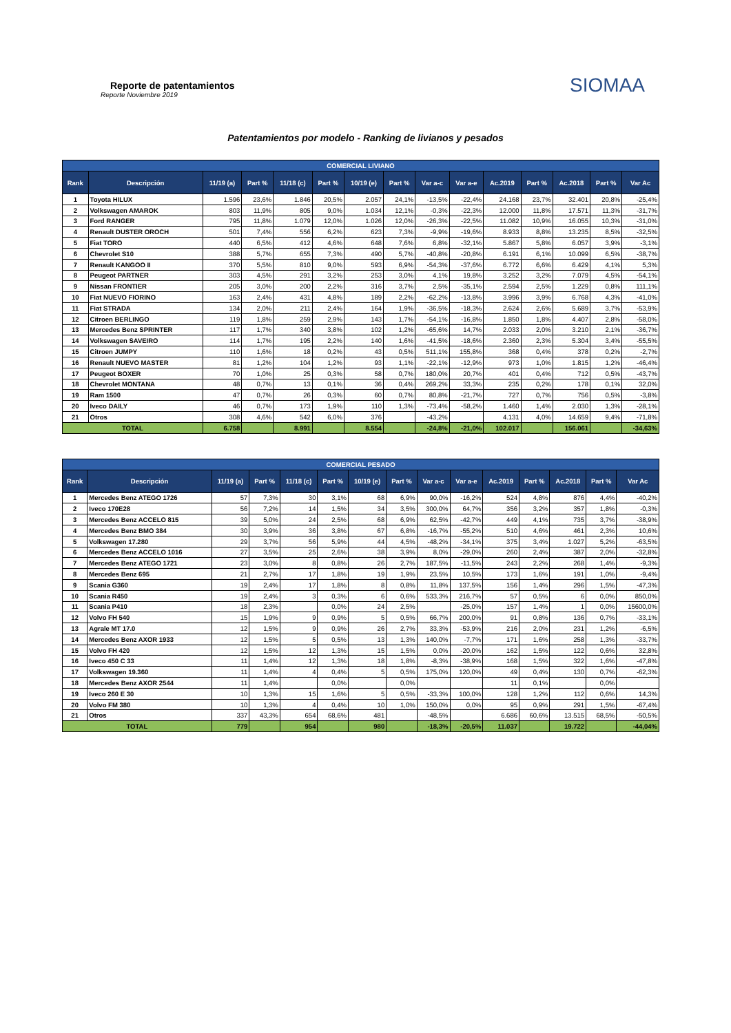Reporte de patentamientos
Reporte Noviembre 2019
SIOMAA
Patentamientos por modelo - Ranking de livianos y pesados
| COMERCIAL LIVIANO | | | | | | | | | | | | | | |
| --- | --- | --- | --- | --- | --- | --- | --- | --- | --- | --- | --- | --- | --- | --- |
| Rank | Descripción | 11/19 (a) | Part % | 11/18 (c) | Part % | 10/19 (e) | Part % | Var a-c | Var a-e | Ac.2019 | Part % | Ac.2018 | Part % | Var Ac |
| 1 | Toyota HILUX | 1.596 | 23,6% | 1.846 | 20,5% | 2.057 | 24,1% | -13,5% | -22,4% | 24.168 | 23,7% | 32.401 | 20,8% | -25,4% |
| 2 | Volkswagen AMAROK | 803 | 11,9% | 805 | 9,0% | 1.034 | 12,1% | -0,3% | -22,3% | 12.000 | 11,8% | 17.571 | 11,3% | -31,7% |
| 3 | Ford RANGER | 795 | 11,8% | 1.079 | 12,0% | 1.026 | 12,0% | -26,3% | -22,5% | 11.082 | 10,9% | 16.055 | 10,3% | -31,0% |
| 4 | Renault DUSTER OROCH | 501 | 7,4% | 556 | 6,2% | 623 | 7,3% | -9,9% | -19,6% | 8.933 | 8,8% | 13.235 | 8,5% | -32,5% |
| 5 | Fiat TORO | 440 | 6,5% | 412 | 4,6% | 648 | 7,6% | 6,8% | -32,1% | 5.867 | 5,8% | 6.057 | 3,9% | -3,1% |
| 6 | Chevrolet S10 | 388 | 5,7% | 655 | 7,3% | 490 | 5,7% | -40,8% | -20,8% | 6.191 | 6,1% | 10.099 | 6,5% | -38,7% |
| 7 | Renault KANGOO II | 370 | 5,5% | 810 | 9,0% | 593 | 6,9% | -54,3% | -37,6% | 6.772 | 6,6% | 6.429 | 4,1% | 5,3% |
| 8 | Peugeot PARTNER | 303 | 4,5% | 291 | 3,2% | 253 | 3,0% | 4,1% | 19,8% | 3.252 | 3,2% | 7.079 | 4,5% | -54,1% |
| 9 | Nissan FRONTIER | 205 | 3,0% | 200 | 2,2% | 316 | 3,7% | 2,5% | -35,1% | 2.594 | 2,5% | 1.229 | 0,8% | 111,1% |
| 10 | Fiat NUEVO FIORINO | 163 | 2,4% | 431 | 4,8% | 189 | 2,2% | -62,2% | -13,8% | 3.996 | 3,9% | 6.768 | 4,3% | -41,0% |
| 11 | Fiat STRADA | 134 | 2,0% | 211 | 2,4% | 164 | 1,9% | -36,5% | -18,3% | 2.624 | 2,6% | 5.689 | 3,7% | -53,9% |
| 12 | Citroen BERLINGO | 119 | 1,8% | 259 | 2,9% | 143 | 1,7% | -54,1% | -16,8% | 1.850 | 1,8% | 4.407 | 2,8% | -58,0% |
| 13 | Mercedes Benz SPRINTER | 117 | 1,7% | 340 | 3,8% | 102 | 1,2% | -65,6% | 14,7% | 2.033 | 2,0% | 3.210 | 2,1% | -36,7% |
| 14 | Volkswagen SAVEIRO | 114 | 1,7% | 195 | 2,2% | 140 | 1,6% | -41,5% | -18,6% | 2.360 | 2,3% | 5.304 | 3,4% | -55,5% |
| 15 | Citroen JUMPY | 110 | 1,6% | 18 | 0,2% | 43 | 0,5% | 511,1% | 155,8% | 368 | 0,4% | 378 | 0,2% | -2,7% |
| 16 | Renault NUEVO MASTER | 81 | 1,2% | 104 | 1,2% | 93 | 1,1% | -22,1% | -12,9% | 973 | 1,0% | 1.815 | 1,2% | -46,4% |
| 17 | Peugeot BOXER | 70 | 1,0% | 25 | 0,3% | 58 | 0,7% | 180,0% | 20,7% | 401 | 0,4% | 712 | 0,5% | -43,7% |
| 18 | Chevrolet MONTANA | 48 | 0,7% | 13 | 0,1% | 36 | 0,4% | 269,2% | 33,3% | 235 | 0,2% | 178 | 0,1% | 32,0% |
| 19 | Ram 1500 | 47 | 0,7% | 26 | 0,3% | 60 | 0,7% | 80,8% | -21,7% | 727 | 0,7% | 756 | 0,5% | -3,8% |
| 20 | Iveco DAILY | 46 | 0,7% | 173 | 1,9% | 110 | 1,3% | -73,4% | -58,2% | 1.460 | 1,4% | 2.030 | 1,3% | -28,1% |
| 21 | Otros | 308 | 4,6% | 542 | 6,0% | 376 | | -43,2% | | 4.131 | 4,0% | 14.659 | 9,4% | -71,8% |
| TOTAL | | 6.758 | | 8.991 | | 8.554 | | -24,8% | -21,0% | 102.017 | | 156.061 | | -34,63% |
| COMERCIAL PESADO | | | | | | | | | | | | | | |
| --- | --- | --- | --- | --- | --- | --- | --- | --- | --- | --- | --- | --- | --- | --- |
| Rank | Descripción | 11/19 (a) | Part % | 11/18 (c) | Part % | 10/19 (e) | Part % | Var a-c | Var a-e | Ac.2019 | Part % | Ac.2018 | Part % | Var Ac |
| 1 | Mercedes Benz ATEGO 1726 | 57 | 7,3% | 30 | 3,1% | 68 | 6,9% | 90,0% | -16,2% | 524 | 4,8% | 876 | 4,4% | -40,2% |
| 2 | Iveco 170E28 | 56 | 7,2% | 14 | 1,5% | 34 | 3,5% | 300,0% | 64,7% | 356 | 3,2% | 357 | 1,8% | -0,3% |
| 3 | Mercedes Benz ACCELO 815 | 39 | 5,0% | 24 | 2,5% | 68 | 6,9% | 62,5% | -42,7% | 449 | 4,1% | 735 | 3,7% | -38,9% |
| 4 | Mercedes Benz BMO 384 | 30 | 3,9% | 36 | 3,8% | 67 | 6,8% | -16,7% | -55,2% | 510 | 4,6% | 461 | 2,3% | 10,6% |
| 5 | Volkswagen 17.280 | 29 | 3,7% | 56 | 5,9% | 44 | 4,5% | -48,2% | -34,1% | 375 | 3,4% | 1.027 | 5,2% | -63,5% |
| 6 | Mercedes Benz ACCELO 1016 | 27 | 3,5% | 25 | 2,6% | 38 | 3,9% | 8,0% | -29,0% | 260 | 2,4% | 387 | 2,0% | -32,8% |
| 7 | Mercedes Benz ATEGO 1721 | 23 | 3,0% | 8 | 0,8% | 26 | 2,7% | 187,5% | -11,5% | 243 | 2,2% | 268 | 1,4% | -9,3% |
| 8 | Mercedes Benz 695 | 21 | 2,7% | 17 | 1,8% | 19 | 1,9% | 23,5% | 10,5% | 173 | 1,6% | 191 | 1,0% | -9,4% |
| 9 | Scania G360 | 19 | 2,4% | 17 | 1,8% | 8 | 0,8% | 11,8% | 137,5% | 156 | 1,4% | 296 | 1,5% | -47,3% |
| 10 | Scania R450 | 19 | 2,4% | 3 | 0,3% | 6 | 0,6% | 533,3% | 216,7% | 57 | 0,5% | 6 | 0,0% | 850,0% |
| 11 | Scania P410 | 18 | 2,3% | | 0,0% | 24 | 2,5% | | -25,0% | 157 | 1,4% | 1 | 0,0% | 15600,0% |
| 12 | Volvo FH 540 | 15 | 1,9% | 9 | 0,9% | 5 | 0,5% | 66,7% | 200,0% | 91 | 0,8% | 136 | 0,7% | -33,1% |
| 13 | Agrale MT 17.0 | 12 | 1,5% | 9 | 0,9% | 26 | 2,7% | 33,3% | -53,9% | 216 | 2,0% | 231 | 1,2% | -6,5% |
| 14 | Mercedes Benz AXOR 1933 | 12 | 1,5% | 5 | 0,5% | 13 | 1,3% | 140,0% | -7,7% | 171 | 1,6% | 258 | 1,3% | -33,7% |
| 15 | Volvo FH 420 | 12 | 1,5% | 12 | 1,3% | 15 | 1,5% | 0,0% | -20,0% | 162 | 1,5% | 122 | 0,6% | 32,8% |
| 16 | Iveco 450 C 33 | 11 | 1,4% | 12 | 1,3% | 18 | 1,8% | -8,3% | -38,9% | 168 | 1,5% | 322 | 1,6% | -47,8% |
| 17 | Volkswagen 19.360 | 11 | 1,4% | 4 | 0,4% | 5 | 0,5% | 175,0% | 120,0% | 49 | 0,4% | 130 | 0,7% | -62,3% |
| 18 | Mercedes Benz AXOR 2544 | 11 | 1,4% | | 0,0% | | 0,0% | | | 11 | 0,1% | | 0,0% | |
| 19 | Iveco 260 E 30 | 10 | 1,3% | 15 | 1,6% | 5 | 0,5% | -33,3% | 100,0% | 128 | 1,2% | 112 | 0,6% | 14,3% |
| 20 | Volvo FM 380 | 10 | 1,3% | 4 | 0,4% | 10 | 1,0% | 150,0% | 0,0% | 95 | 0,9% | 291 | 1,5% | -67,4% |
| 21 | Otros | 337 | 43,3% | 654 | 68,6% | 481 | | -48,5% | | 6.686 | 60,6% | 13.515 | 68,5% | -50,5% |
| TOTAL | | 779 | | 954 | | 980 | | -18,3% | -20,5% | 11.037 | | 19.722 | | -44,04% |